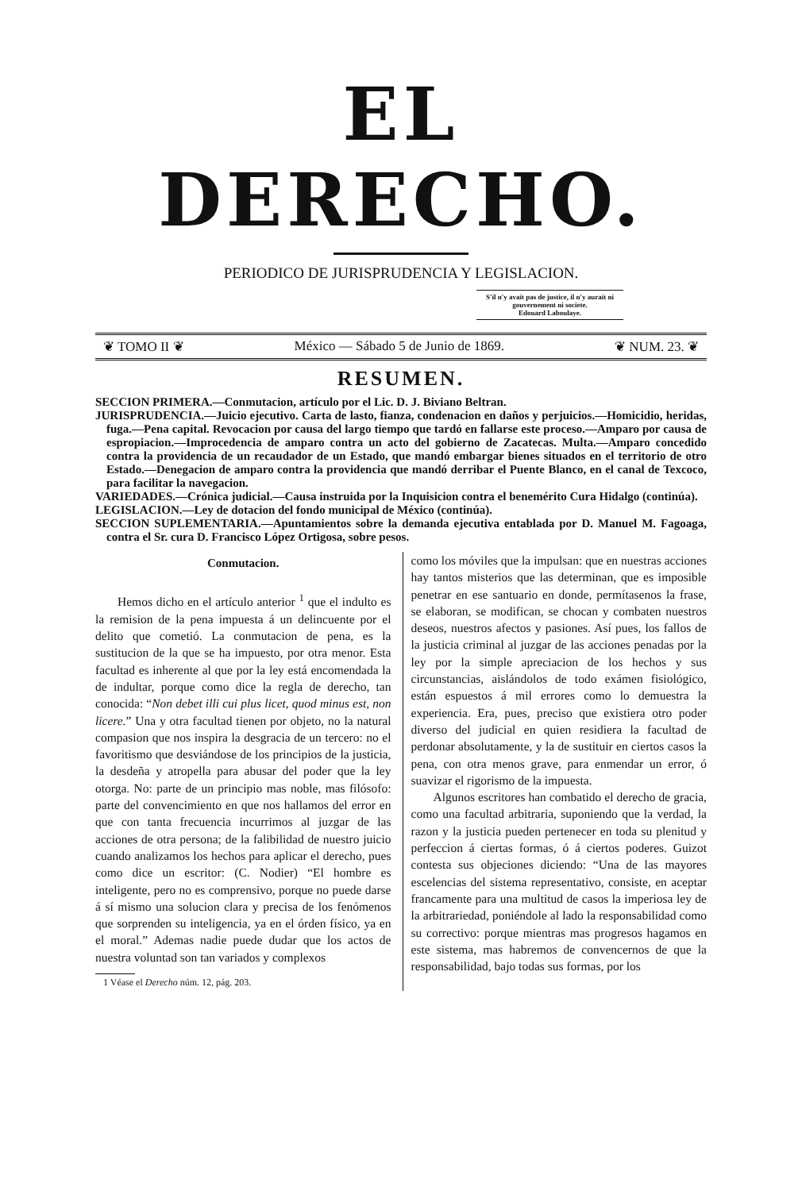EL DERECHO.
PERIODICO DE JURISPRUDENCIA Y LEGISLACION.
S'il n'y avait pas de justice, il n'y aurait ni gouvernement ni societe.
Edouard Laboulaye.
❦ TOMO II ❦ México — Sábado 5 de Junio de 1869. ❦ NUM. 23. ❦
RESUMEN.
SECCION PRIMERA.—Conmutacion, artículo por el Lic. D. J. Biviano Beltran.
JURISPRUDENCIA.—Juicio ejecutivo. Carta de lasto, fianza, condenacion en daños y perjuicios.—Homicidio, heridas, fuga.—Pena capital. Revocacion por causa del largo tiempo que tardó en fallarse este proceso.—Amparo por causa de espropiacion.—Improcedencia de amparo contra un acto del gobierno de Zacatecas. Multa.—Amparo concedido contra la providencia de un recaudador de un Estado, que mandó embargar bienes situados en el territorio de otro Estado.—Denegacion de amparo contra la providencia que mandó derribar el Puente Blanco, en el canal de Texcoco, para facilitar la navegacion.
VARIEDADES.—Crónica judicial.—Causa instruida por la Inquisicion contra el benemérito Cura Hidalgo (continúa).
LEGISLACION.—Ley de dotacion del fondo municipal de México (continúa).
SECCION SUPLEMENTARIA.—Apuntamientos sobre la demanda ejecutiva entablada por D. Manuel M. Fagoaga, contra el Sr. cura D. Francisco López Ortigosa, sobre pesos.
Conmutacion.
Hemos dicho en el artículo anterior <sup>1</sup> que el indulto es la remision de la pena impuesta á un delincuente por el delito que cometió. La conmutacion de pena, es la sustitucion de la que se ha impuesto, por otra menor. Esta facultad es inherente al que por la ley está encomendada la de indultar, porque como dice la regla de derecho, tan conocida: “Non debet illi cui plus licet, quod minus est, non licere.” Una y otra facultad tienen por objeto, no la natural compasion que nos inspira la desgracia de un tercero: no el favoritismo que desviándose de los principios de la justicia, la desdeña y atropella para abusar del poder que la ley otorga. No: parte de un principio mas noble, mas filósofo: parte del convencimiento en que nos hallamos del error en que con tanta frecuencia incurrimos al juzgar de las acciones de otra persona; de la falibilidad de nuestro juicio cuando analizamos los hechos para aplicar el derecho, pues como dice un escritor: (C. Nodier) “El hombre es inteligente, pero no es comprensivo, porque no puede darse á sí mismo una solucion clara y precisa de los fenómenos que sorprenden su inteligencia, ya en el órden físico, ya en el moral.” Ademas nadie puede dudar que los actos de nuestra voluntad son tan variados y complexos
1 Véase el Derecho núm. 12, pág. 203.
como los móviles que la impulsan: que en nuestras acciones hay tantos misterios que las determinan, que es imposible penetrar en ese santuario en donde, permítasenos la frase, se elaboran, se modifican, se chocan y combaten nuestros deseos, nuestros afectos y pasiones. Así pues, los fallos de la justicia criminal al juzgar de las acciones penadas por la ley por la simple apreciacion de los hechos y sus circunstancias, aislándolos de todo exámen fisiológico, están espuestos á mil errores como lo demuestra la experiencia. Era, pues, preciso que existiera otro poder diverso del judicial en quien residiera la facultad de perdonar absolutamente, y la de sustituir en ciertos casos la pena, con otra menos grave, para enmendar un error, ó suavizar el rigorismo de la impuesta.
Algunos escritores han combatido el derecho de gracia, como una facultad arbitraria, suponiendo que la verdad, la razon y la justicia pueden pertenecer en toda su plenitud y perfeccion á ciertas formas, ó á ciertos poderes. Guizot contesta sus objeciones diciendo: “Una de las mayores escelencias del sistema representativo, consiste, en aceptar francamente para una multitud de casos la imperiosa ley de la arbitrariedad, poniéndole al lado la responsabilidad como su correctivo: porque mientras mas progresos hagamos en este sistema, mas habremos de convencernos de que la responsabilidad, bajo todas sus formas, por los